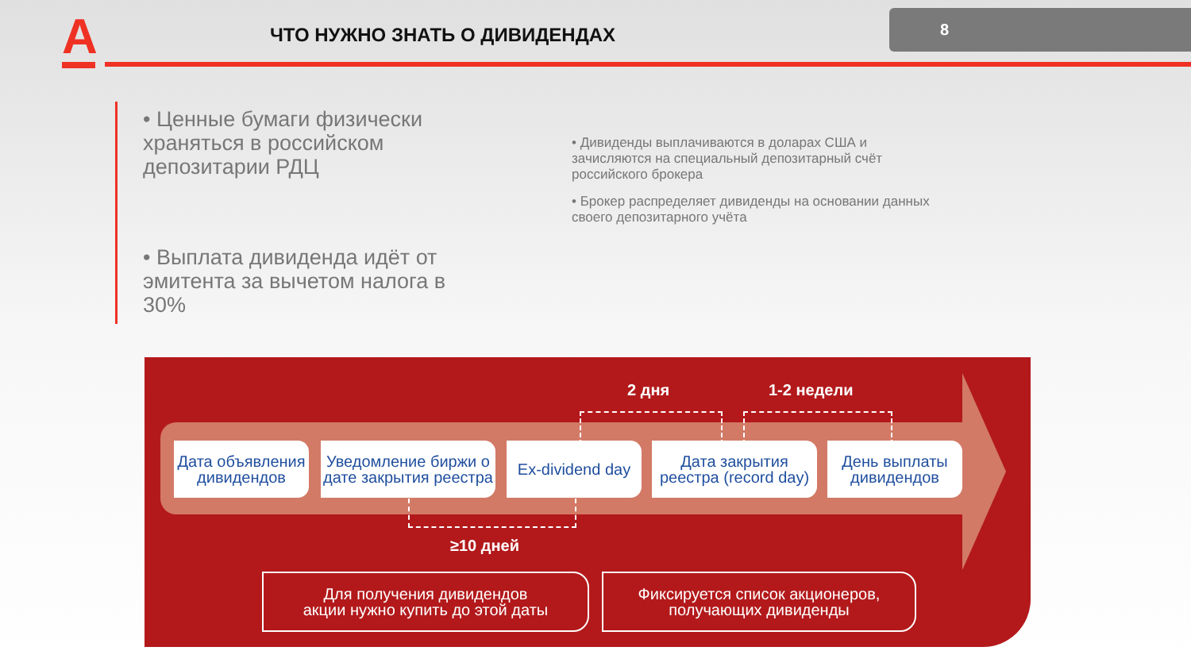А ЧТО НУЖНО ЗНАТЬ О ДИВИДЕНДАХ
8
• Ценные бумаги физически храняться в российском депозитарии РДЦ
• Выплата дивиденда идёт от эмитента за вычетом налога в 30%
• Дивиденды выплачиваются в доларах США и зачисляются на специальный депозитарный счёт российского брокера
• Брокер распределяет дивиденды на основании данных своего депозитарного учёта
2 дня 1-2 недели
Дата объявления дивидендов
Уведомление биржи о дате закрытия реестра
Ex-dividend day
Дата закрытия реестра (record day)
День выплаты дивидендов
≥10 дней
Для получения дивидендов
акции нужно купить до этой даты
Фиксируется список акционеров,
получающих дивиденды